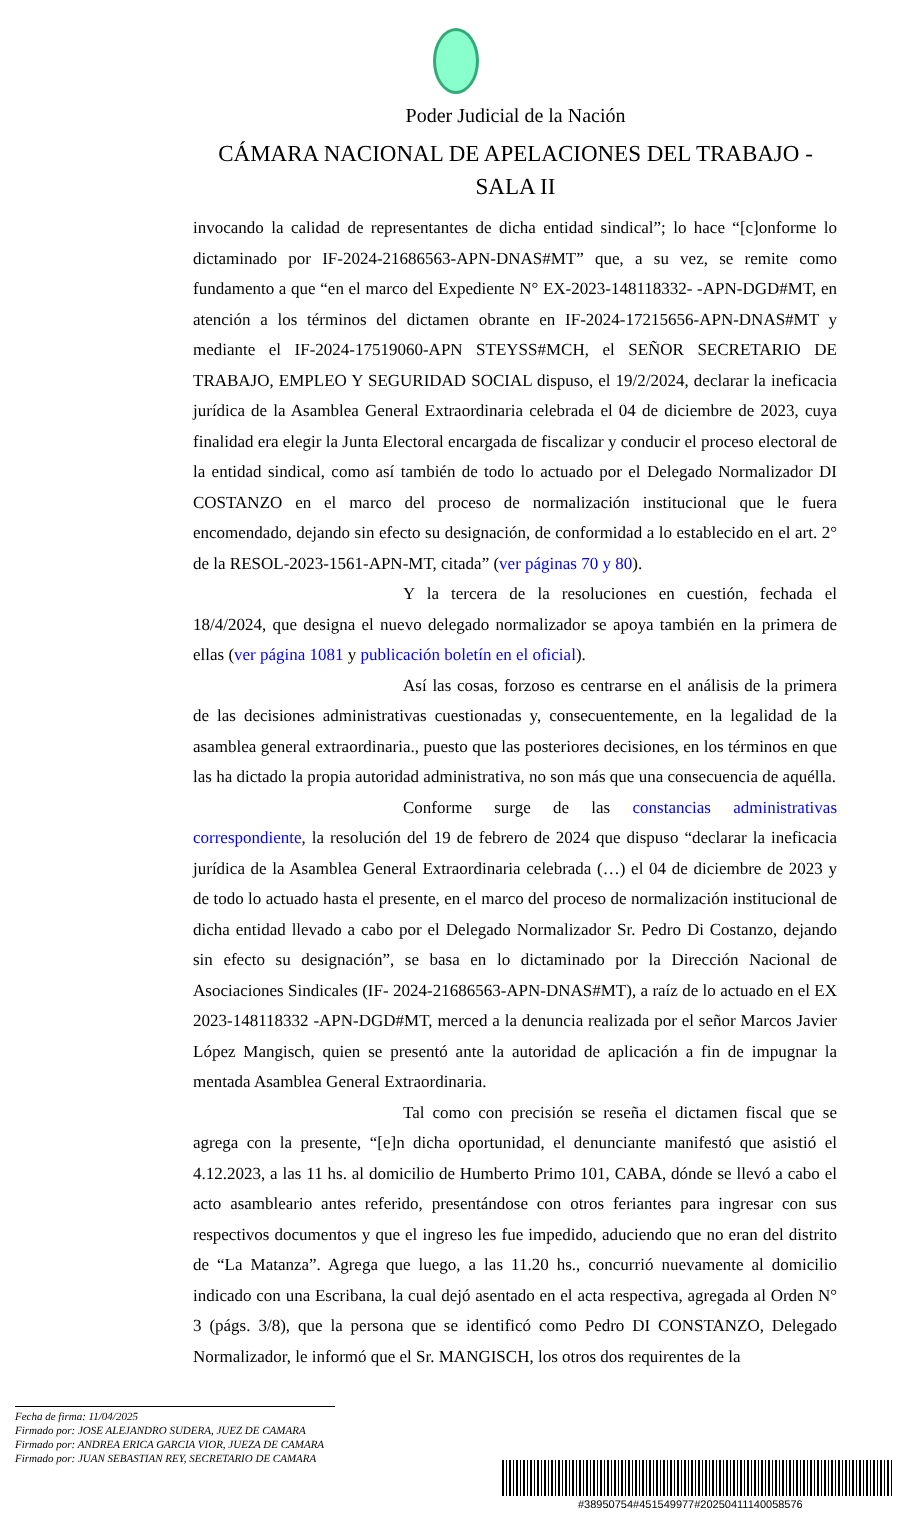Poder Judicial de la Nación
CÁMARA NACIONAL DE APELACIONES DEL TRABAJO - SALA II
invocando la calidad de representantes de dicha entidad sindical”; lo hace “[c]onforme lo dictaminado por IF-2024-21686563-APN-DNAS#MT” que, a su vez, se remite como fundamento a que “en el marco del Expediente N° EX-2023-148118332- -APN-DGD#MT, en atención a los términos del dictamen obrante en IF-2024-17215656-APN-DNAS#MT y mediante el IF-2024-17519060-APN STEYSS#MCH, el SEÑOR SECRETARIO DE TRABAJO, EMPLEO Y SEGURIDAD SOCIAL dispuso, el 19/2/2024, declarar la ineficacia jurídica de la Asamblea General Extraordinaria celebrada el 04 de diciembre de 2023, cuya finalidad era elegir la Junta Electoral encargada de fiscalizar y conducir el proceso electoral de la entidad sindical, como así también de todo lo actuado por el Delegado Normalizador DI COSTANZO en el marco del proceso de normalización institucional que le fuera encomendado, dejando sin efecto su designación, de conformidad a lo establecido en el art. 2° de la RESOL-2023-1561-APN-MT, citada” (ver páginas 70 y 80).
Y la tercera de la resoluciones en cuestión, fechada el 18/4/2024, que designa el nuevo delegado normalizador se apoya también en la primera de ellas (ver página 1081 y publicación boletín en el oficial).
Así las cosas, forzoso es centrarse en el análisis de la primera de las decisiones administrativas cuestionadas y, consecuentemente, en la legalidad de la asamblea general extraordinaria., puesto que las posteriores decisiones, en los términos en que las ha dictado la propia autoridad administrativa, no son más que una consecuencia de aquélla.
Conforme surge de las constancias administrativas correspondiente, la resolución del 19 de febrero de 2024 que dispuso “declarar la ineficacia jurídica de la Asamblea General Extraordinaria celebrada (…) el 04 de diciembre de 2023 y de todo lo actuado hasta el presente, en el marco del proceso de normalización institucional de dicha entidad llevado a cabo por el Delegado Normalizador Sr. Pedro Di Costanzo, dejando sin efecto su designación”, se basa en lo dictaminado por la Dirección Nacional de Asociaciones Sindicales (IF- 2024-21686563-APN-DNAS#MT), a raíz de lo actuado en el EX 2023-148118332 -APN-DGD#MT, merced a la denuncia realizada por el señor Marcos Javier López Mangisch, quien se presentó ante la autoridad de aplicación a fin de impugnar la mentada Asamblea General Extraordinaria.
Tal como con precisión se reseña el dictamen fiscal que se agrega con la presente, “[e]n dicha oportunidad, el denunciante manifestó que asistió el 4.12.2023, a las 11 hs. al domicilio de Humberto Primo 101, CABA, dónde se llevó a cabo el acto asambleario antes referido, presentándose con otros feriantes para ingresar con sus respectivos documentos y que el ingreso les fue impedido, aduciendo que no eran del distrito de “La Matanza”. Agrega que luego, a las 11.20 hs., concurrió nuevamente al domicilio indicado con una Escribana, la cual dejó asentado en el acta respectiva, agregada al Orden N° 3 (págs. 3/8), que la persona que se identificó como Pedro DI CONSTANZO, Delegado Normalizador, le informó que el Sr. MANGISCH, los otros dos requirentes de la
Fecha de firma: 11/04/2025
Firmado por: JOSE ALEJANDRO SUDERA, JUEZ DE CAMARA
Firmado por: ANDREA ERICA GARCIA VIOR, JUEZA DE CAMARA
Firmado por: JUAN SEBASTIAN REY, SECRETARIO DE CAMARA
#38950754#451549977#20250411140058576